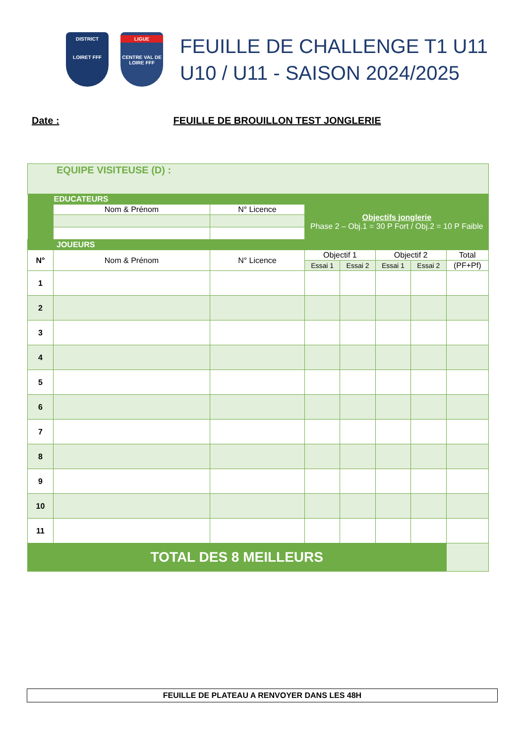DISTRICT
LOIRET FFF
LIGUE
CENTRE VAL DE LOIRE FFF
FEUILLE DE CHALLENGE T1 U11
U10 / U11 - SAISON 2024/2025
Date : FEUILLE DE BROUILLON TEST JONGLERIE
| EQUIPE VISITEUSE (D) : | | | | | | | |
| | EDUCATEURS | | | | | | |
| | Nom & Prénom | N° Licence | Objectifs jonglerie Phase 2 – Obj.1 = 30 P Fort / Obj.2 = 10 P Faible | | | | |
| JOUEURS | | | | | | | |
| N° | Nom & Prénom | N° Licence | Objectif 1 | | Objectif 2 | | Total |
| | | | Essai 1 | Essai 2 | Essai 1 | Essai 2 | (PF+Pf) |
| 1 | | | | | | | |
| 2 | | | | | | | |
| 3 | | | | | | | |
| 4 | | | | | | | |
| 5 | | | | | | | |
| 6 | | | | | | | |
| 7 | | | | | | | |
| 8 | | | | | | | |
| 9 | | | | | | | |
| 10 | | | | | | | |
| 11 | | | | | | | |
| TOTAL DES 8 MEILLEURS | | | | | | | |
FEUILLE DE PLATEAU A RENVOYER DANS LES 48H